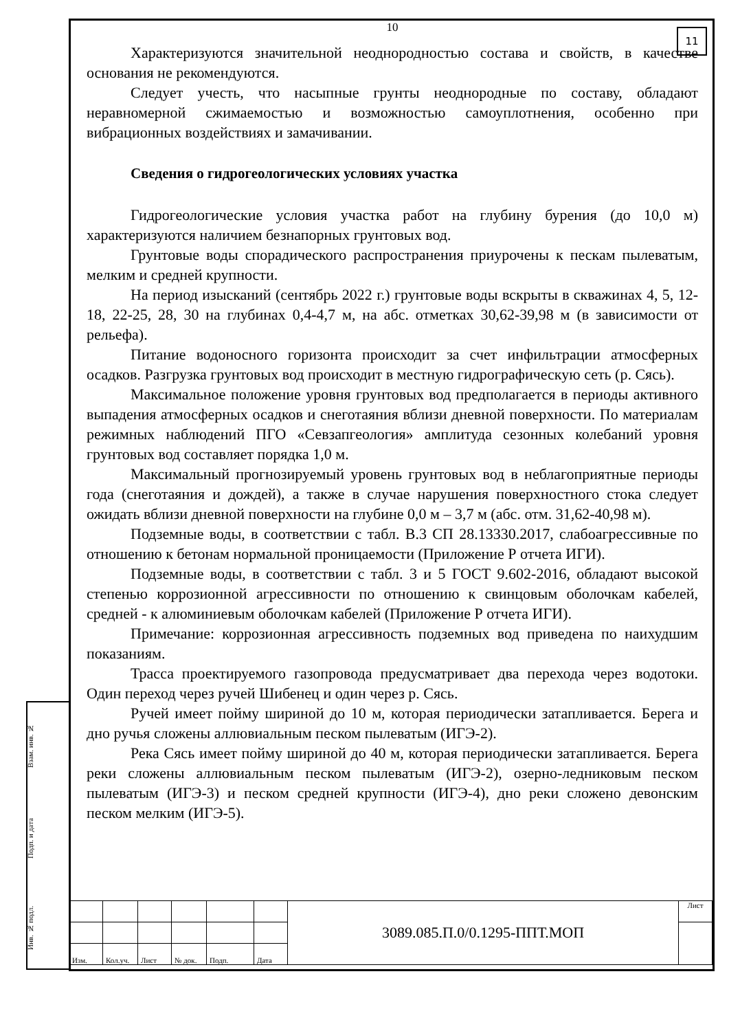Взам. инв. №
Подп. и дата
Инв. № подл.
11
10
Характеризуются значительной неоднородностью состава и свойств, в качестве основания не рекомендуются.
Следует учесть, что насыпные грунты неоднородные по составу, обладают неравномерной сжимаемостью и возможностью самоуплотнения, особенно при вибрационных воздействиях и замачивании.
Сведения о гидрогеологических условиях участка
Гидрогеологические условия участка работ на глубину бурения (до 10,0 м) характеризуются наличием безнапорных грунтовых вод.
Грунтовые воды спорадического распространения приурочены к пескам пылеватым, мелким и средней крупности.
На период изысканий (сентябрь 2022 г.) грунтовые воды вскрыты в скважинах 4, 5, 12-18, 22-25, 28, 30 на глубинах 0,4-4,7 м, на абс. отметках 30,62-39,98 м (в зависимости от рельефа).
Питание водоносного горизонта происходит за счет инфильтрации атмосферных осадков. Разгрузка грунтовых вод происходит в местную гидрографическую сеть (р. Сясь).
Максимальное положение уровня грунтовых вод предполагается в периоды активного выпадения атмосферных осадков и снеготаяния вблизи дневной поверхности. По материалам режимных наблюдений ПГО «Севзапгеология» амплитуда сезонных колебаний уровня грунтовых вод составляет порядка 1,0 м.
Максимальный прогнозируемый уровень грунтовых вод в неблагоприятные периоды года (снеготаяния и дождей), а также в случае нарушения поверхностного стока следует ожидать вблизи дневной поверхности на глубине 0,0 м – 3,7 м (абс. отм. 31,62-40,98 м).
Подземные воды, в соответствии с табл. В.3 СП 28.13330.2017, слабоагрессивные по отношению к бетонам нормальной проницаемости (Приложение Р отчета ИГИ).
Подземные воды, в соответствии с табл. 3 и 5 ГОСТ 9.602-2016, обладают высокой степенью коррозионной агрессивности по отношению к свинцовым оболочкам кабелей, средней - к алюминиевым оболочкам кабелей (Приложение Р отчета ИГИ).
Примечание: коррозионная агрессивность подземных вод приведена по наихудшим показаниям.
Трасса проектируемого газопровода предусматривает два перехода через водотоки. Один переход через ручей Шибенец и один через р. Сясь.
Ручей имеет пойму шириной до 10 м, которая периодически затапливается. Берега и дно ручья сложены аллювиальным песком пылеватым (ИГЭ-2).
Река Сясь имеет пойму шириной до 40 м, которая периодически затапливается. Берега реки сложены аллювиальным песком пылеватым (ИГЭ-2), озерно-ледниковым песком пылеватым (ИГЭ-3) и песком средней крупности (ИГЭ-4), дно реки сложено девонским песком мелким (ИГЭ-5).
| | | | | | | 3089.085.П.0/0.1295-ППТ.МОП | Лист |
| Изм. | Кол.уч. | Лист | № док. | Подп. | Дата | | |